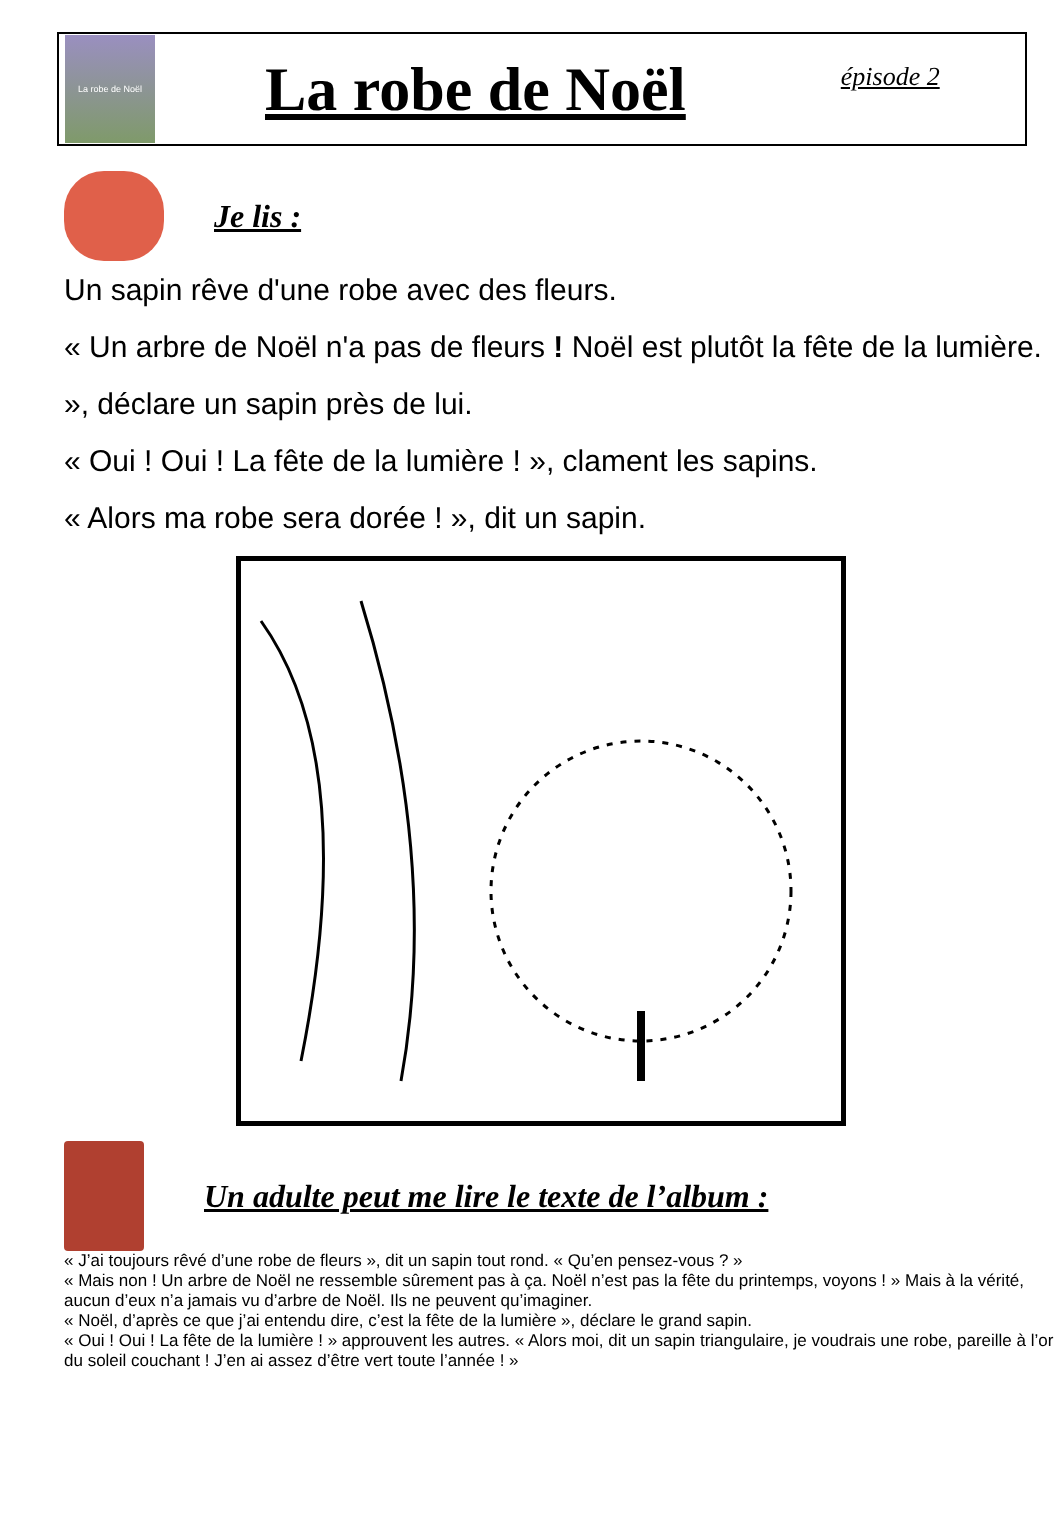La robe de Noël
La robe de Noël
épisode 2
Je lis :
Un sapin rêve d'une robe avec des fleurs.
« Un arbre de Noël n'a pas de fleurs ! Noël est plutôt la fête de la lumière. », déclare un sapin près de lui.
« Oui ! Oui ! La fête de la lumière ! », clament les sapins.
« Alors ma robe sera dorée ! », dit un sapin.
Un adulte peut me lire le texte de l’album :
« J’ai toujours rêvé d’une robe de fleurs », dit un sapin tout rond. « Qu’en pensez-vous ? »
« Mais non ! Un arbre de Noël ne ressemble sûrement pas à ça. Noël n’est pas la fête du printemps, voyons ! » Mais à la vérité, aucun d’eux n’a jamais vu d’arbre de Noël. Ils ne peuvent qu’imaginer.
« Noël, d’après ce que j’ai entendu dire, c’est la fête de la lumière », déclare le grand sapin.
« Oui ! Oui ! La fête de la lumière ! » approuvent les autres. « Alors moi, dit un sapin triangulaire, je voudrais une robe, pareille à l’or du soleil couchant ! J’en ai assez d’être vert toute l’année ! »